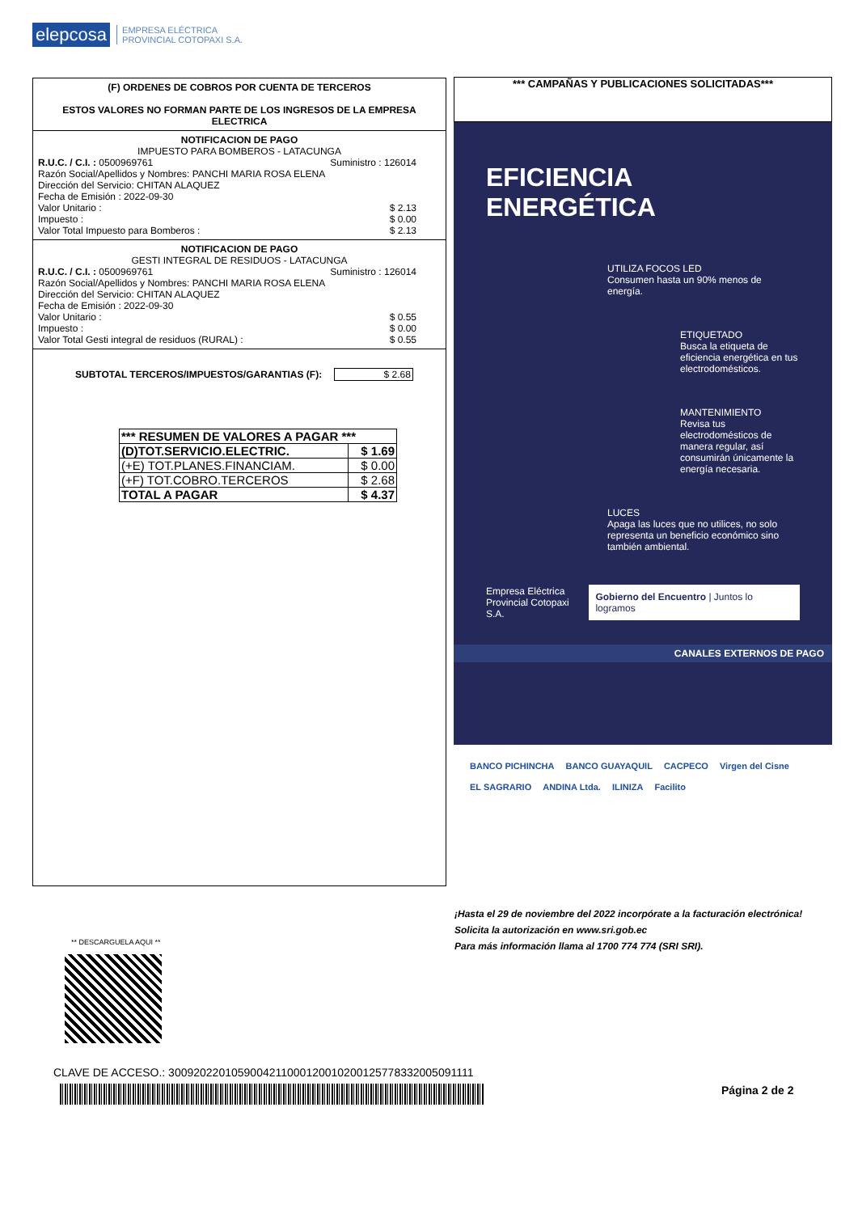elepcosa EMPRESA ELÉCTRICA
PROVINCIAL COTOPAXI S.A.
(F) ORDENES DE COBROS POR CUENTA DE TERCEROS
ESTOS VALORES NO FORMAN PARTE DE LOS INGRESOS DE LA EMPRESA ELECTRICA
NOTIFICACION DE PAGO
IMPUESTO PARA BOMBEROS - LATACUNGA
R.U.C. / C.I. : 0500969761 Suministro : 126014
Razón Social/Apellidos y Nombres: PANCHI MARIA ROSA ELENA
Dirección del Servicio: CHITAN ALAQUEZ
Fecha de Emisión : 2022-09-30
Valor Unitario : $ 2.13
Impuesto : $ 0.00
Valor Total Impuesto para Bomberos : $ 2.13
NOTIFICACION DE PAGO
GESTI INTEGRAL DE RESIDUOS - LATACUNGA
R.U.C. / C.I. : 0500969761 Suministro : 126014
Razón Social/Apellidos y Nombres: PANCHI MARIA ROSA ELENA
Dirección del Servicio: CHITAN ALAQUEZ
Fecha de Emisión : 2022-09-30
Valor Unitario : $ 0.55
Impuesto : $ 0.00
Valor Total Gesti integral de residuos (RURAL) : $ 0.55
SUBTOTAL TERCEROS/IMPUESTOS/GARANTIAS (F): $ 2.68
| *** RESUMEN DE VALORES A PAGAR *** | |
| (D)TOT.SERVICIO.ELECTRIC. | $ 1.69 |
| (+E) TOT.PLANES.FINANCIAM. | $ 0.00 |
| (+F) TOT.COBRO.TERCEROS | $ 2.68 |
| TOTAL A PAGAR | $ 4.37 |
*** CAMPAÑAS Y PUBLICACIONES SOLICITADAS***
EFICIENCIA
ENERGÉTICA
UTILIZA FOCOS LED
Consumen hasta un 90% menos de energía.
ETIQUETADO
Busca la etiqueta de eficiencia energética en tus electrodomésticos.
MANTENIMIENTO
Revisa tus electrodomésticos de manera regular, así consumirán únicamente la energía necesaria.
LUCES
Apaga las luces que no utilices, no solo representa un beneficio económico sino también ambiental.
Empresa Eléctrica
Provincial Cotopaxi S.A. Gobierno del Encuentro | Juntos lo logramos
CANALES EXTERNOS DE PAGO
BANCO PICHINCHA BANCO GUAYAQUIL CACPECO Virgen del Cisne EL SAGRARIO ANDINA Ltda. ILINIZA Facilito
¡Hasta el 29 de noviembre del 2022 incorpórate a la facturación electrónica!
Solicita la autorización en www.sri.gob.ec
Para más información llama al 1700 774 774 (SRI SRI).
** DESCARGUELA AQUI **
CLAVE DE ACCESO.: 3009202201059004211000120010200125778332005091111
Página 2 de 2